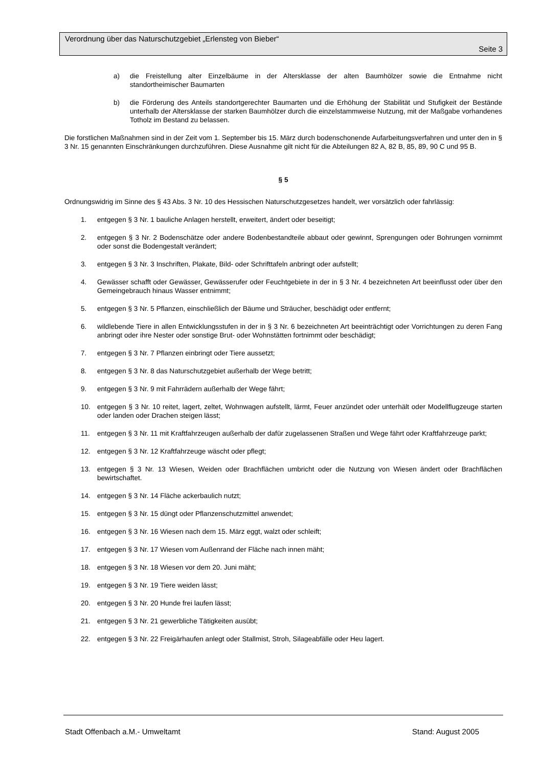Verordnung über das Naturschutzgebiet „Erlensteg von Bieber“
Seite 3
a) die Freistellung alter Einzelbäume in der Altersklasse der alten Baumhölzer sowie die Entnahme nicht standortheimischer Baumarten
b) die Förderung des Anteils standortgerechter Baumarten und die Erhöhung der Stabilität und Stufigkeit der Bestände unterhalb der Altersklasse der starken Baumhölzer durch die einzelstammweise Nutzung, mit der Maßgabe vorhandenes Totholz im Bestand zu belassen.
Die forstlichen Maßnahmen sind in der Zeit vom 1. September bis 15. März durch bodenschonende Aufarbeitungsverfahren und unter den in § 3 Nr. 15 genannten Einschränkungen durchzuführen. Diese Ausnahme gilt nicht für die Abteilungen 82 A, 82 B, 85, 89, 90 C und 95 B.
§ 5
Ordnungswidrig im Sinne des § 43 Abs. 3 Nr. 10 des Hessischen Naturschutzgesetzes handelt, wer vorsätzlich oder fahrlässig:
1. entgegen § 3 Nr. 1 bauliche Anlagen herstellt, erweitert, ändert oder beseitigt;
2. entgegen § 3 Nr. 2 Bodenschätze oder andere Bodenbestandteile abbaut oder gewinnt, Sprengungen oder Bohrungen vornimmt oder sonst die Bodengestalt verändert;
3. entgegen § 3 Nr. 3 Inschriften, Plakate, Bild- oder Schrifttafeln anbringt oder aufstellt;
4. Gewässer schafft oder Gewässer, Gewässerufer oder Feuchtgebiete in der in § 3 Nr. 4 bezeichneten Art beeinflusst oder über den Gemeingebrauch hinaus Wasser entnimmt;
5. entgegen § 3 Nr. 5 Pflanzen, einschließlich der Bäume und Sträucher, beschädigt oder entfernt;
6. wildlebende Tiere in allen Entwicklungsstufen in der in § 3 Nr. 6 bezeichneten Art beeinträchtigt oder Vorrichtungen zu deren Fang anbringt oder ihre Nester oder sonstige Brut- oder Wohnstätten fortnimmt oder beschädigt;
7. entgegen § 3 Nr. 7 Pflanzen einbringt oder Tiere aussetzt;
8. entgegen § 3 Nr. 8 das Naturschutzgebiet außerhalb der Wege betritt;
9. entgegen § 3 Nr. 9 mit Fahrrädern außerhalb der Wege fährt;
10. entgegen § 3 Nr. 10 reitet, lagert, zeltet, Wohnwagen aufstellt, lärmt, Feuer anzündet oder unterhält oder Modellflugzeuge starten oder landen oder Drachen steigen lässt;
11. entgegen § 3 Nr. 11 mit Kraftfahrzeugen außerhalb der dafür zugelassenen Straßen und Wege fährt oder Kraftfahrzeuge parkt;
12. entgegen § 3 Nr. 12 Kraftfahrzeuge wäscht oder pflegt;
13. entgegen § 3 Nr. 13 Wiesen, Weiden oder Brachflächen umbricht oder die Nutzung von Wiesen ändert oder Brachflächen bewirtschaftet.
14. entgegen § 3 Nr. 14 Fläche ackerbaulich nutzt;
15. entgegen § 3 Nr. 15 düngt oder Pflanzenschutzmittel anwendet;
16. entgegen § 3 Nr. 16 Wiesen nach dem 15. März eggt, walzt oder schleift;
17. entgegen § 3 Nr. 17 Wiesen vom Außenrand der Fläche nach innen mäht;
18. entgegen § 3 Nr. 18 Wiesen vor dem 20. Juni mäht;
19. entgegen § 3 Nr. 19 Tiere weiden lässt;
20. entgegen § 3 Nr. 20 Hunde frei laufen lässt;
21. entgegen § 3 Nr. 21 gewerbliche Tätigkeiten ausübt;
22. entgegen § 3 Nr. 22 Freigärhaufen anlegt oder Stallmist, Stroh, Silageabfälle oder Heu lagert.
Stadt Offenbach a.M.- Umweltamt Stand: August 2005